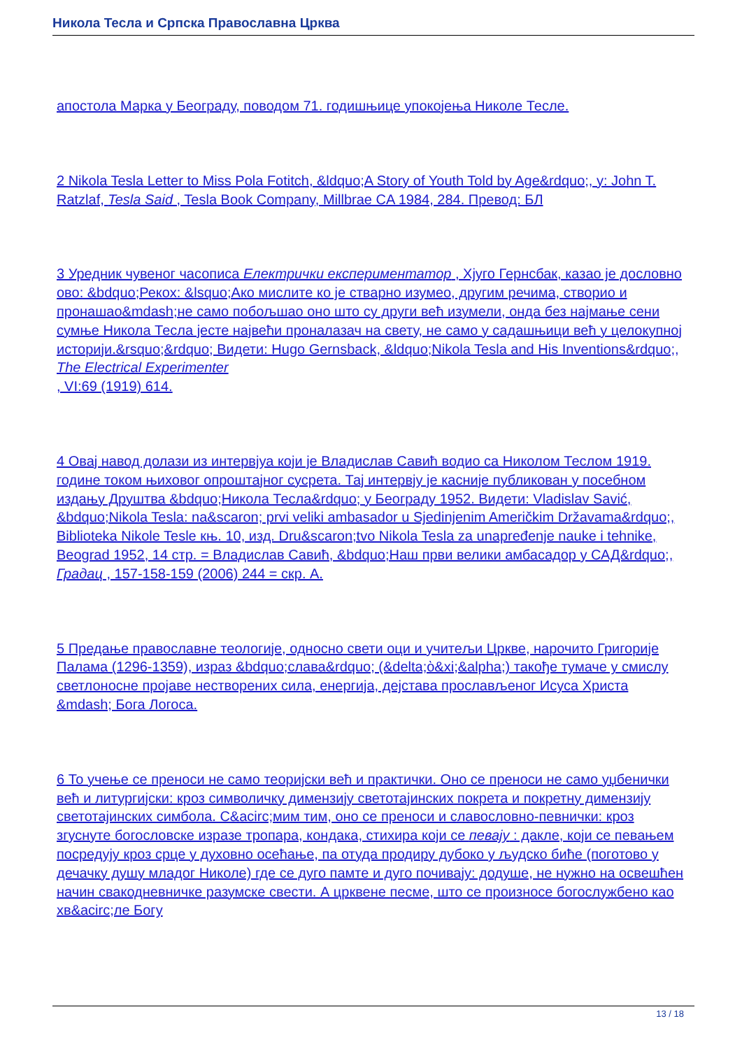Никола Тесла и Српска Православна Црква
апостола Марка у Београду, поводом 71. годишњице упокојења Николе Тесле.
2 Nikola Tesla Letter to Miss Pola Fotitch, &ldquo;A Story of Youth Told by Age&rdquo;, у: John T. Ratzlaf, Tesla Said , Tesla Book Company, Millbrae CA 1984, 284. Превод: БЛ
3 Уредник чувеног часописа Електрички експериментатор , Хјуго Гернсбак, казао је дословно ово: &bdquo;Рекох: &lsquo;Ако мислите ко је стварно изумео, другим речима, створио и пронашао&mdash;не само побољшао оно што су други већ изумели, онда без најмање сени сумње Никола Тесла јесте највећи проналазач на свету, не само у садашњици већ у целокупној историји.&rsquo;&rdquo; Видети: Hugo Gernsback, &ldquo;Nikola Tesla and His Inventions&rdquo;,
The Electrical Experimenter
, VI:69 (1919) 614.
4 Овај навод долази из интервјуа који је Владислав Савић водио са Николом Теслом 1919. године током њиховог опроштајног сусрета. Тај интервју је касније публикован у посебном издању Друштва &bdquo;Никола Тесла&rdquo; у Београду 1952. Видети: Vladislav Savić, &bdquo;Nikola Tesla: na&scaron; prvi veliki ambasador u Sjedinjenim Američkim Državama&rdquo;, Biblioteka Nikole Tesle књ. 10, изд. Dru&scaron;tvo Nikola Tesla za unapređenje nauke i tehnike, Beograd 1952, 14 стр. = Владислав Савић, &bdquo;Наш први велики амбасадор у САД&rdquo;, Градац , 157-158-159 (2006) 244 = скр. А.
5 Предање православне теологије, односно свети оци и учитељи Цркве, нарочито Григорије Палама (1296-1359), израз &bdquo;слава&rdquo; (&delta;ὸ&xi;&alpha;) такође тумаче у смислу светлоносне пројаве нестворених сила, енергија, дејстава прослављеног Исуса Христа &mdash; Бога Логоса.
6 То учење се преноси не само теоријски већ и практички. Оно се преноси не само уџбенички већ и литургијски: кроз символичку димензију светотајинских покрета и покретну димензију светотајинских симбола. С&acirc;мим тим, оно се преноси и славословно-певнички: кроз згуснуте богословске изразе тропара, кондака, стихира који се певају : дакле, који се певањем посредују кроз срце у духовно осећање, па отуда продиру дубоко у људско биће (поготово у дечачку душу младог Николе) где се дуго памте и дуго почивају: додуше, не нужно на освешћен начин свакодневничке разумске свести. А црквене песме, што се произносе богослужбено као хв&acirc;ле Богу
13 / 18